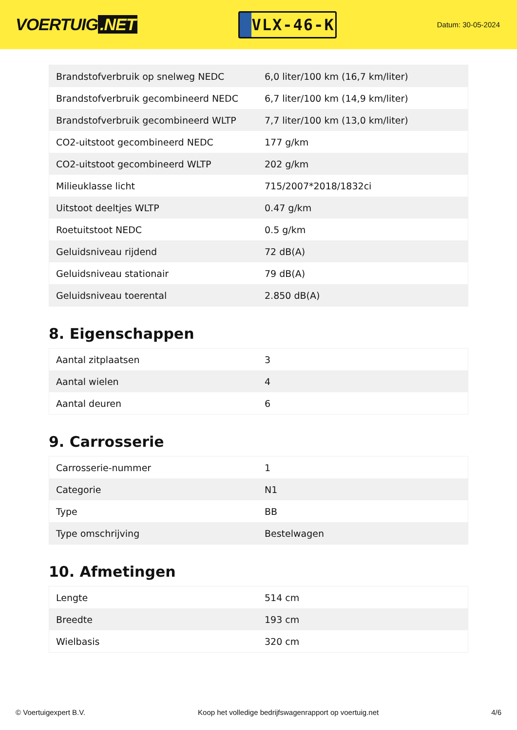VOERTUIG.NET
VLX-46-K
Datum: 30-05-2024
| Brandstofverbruik op snelweg NEDC | 6,0 liter/100 km (16,7 km/liter) |
| Brandstofverbruik gecombineerd NEDC | 6,7 liter/100 km (14,9 km/liter) |
| Brandstofverbruik gecombineerd WLTP | 7,7 liter/100 km (13,0 km/liter) |
| CO2-uitstoot gecombineerd NEDC | 177 g/km |
| CO2-uitstoot gecombineerd WLTP | 202 g/km |
| Milieuklasse licht | 715/2007*2018/1832ci |
| Uitstoot deeltjes WLTP | 0.47 g/km |
| Roetuitstoot NEDC | 0.5 g/km |
| Geluidsniveau rijdend | 72 dB(A) |
| Geluidsniveau stationair | 79 dB(A) |
| Geluidsniveau toerental | 2.850 dB(A) |
8. Eigenschappen
| Aantal zitplaatsen | 3 |
| Aantal wielen | 4 |
| Aantal deuren | 6 |
9. Carrosserie
| Carrosserie-nummer | 1 |
| Categorie | N1 |
| Type | BB |
| Type omschrijving | Bestelwagen |
10. Afmetingen
| Lengte | 514 cm |
| Breedte | 193 cm |
| Wielbasis | 320 cm |
© Voertuigexpert B.V. Koop het volledige bedrijfswagenrapport op voertuig.net 4/6